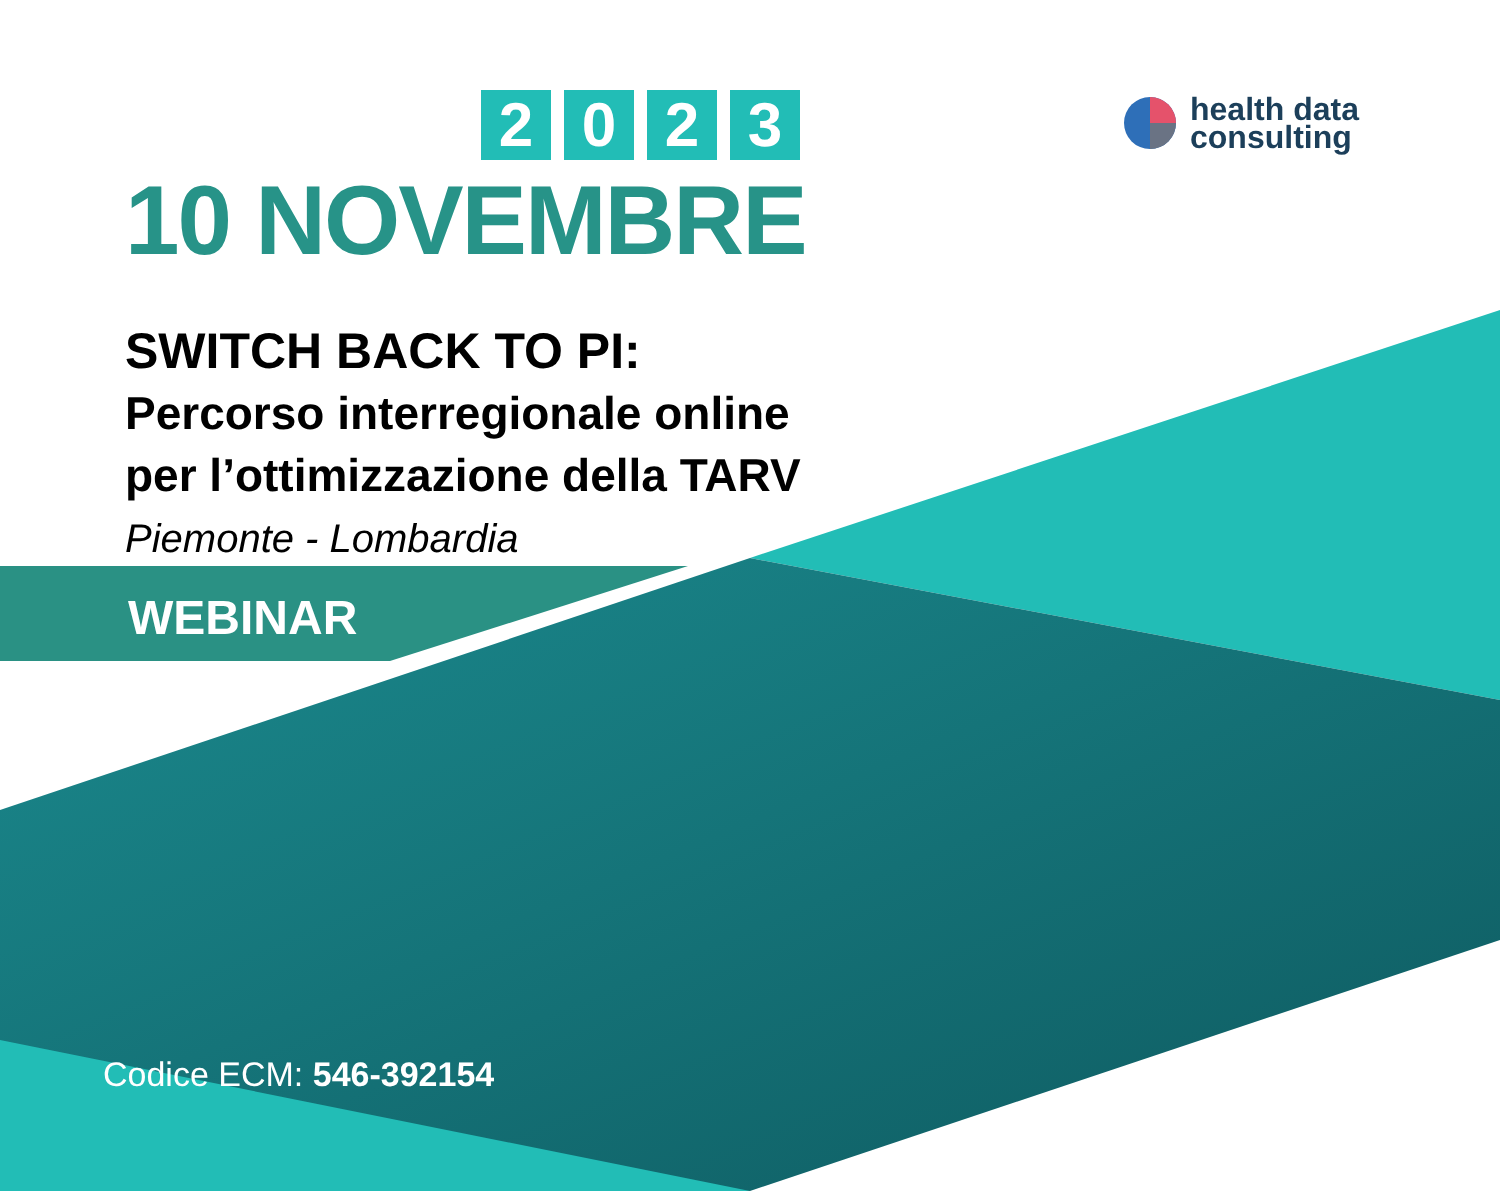health data
consulting
2023
10 NOVEMBRE
SWITCH BACK TO PI:
Percorso interregionale online
per l’ottimizzazione della TARV
Piemonte - Lombardia
WEBINAR
Codice ECM: 546-392154